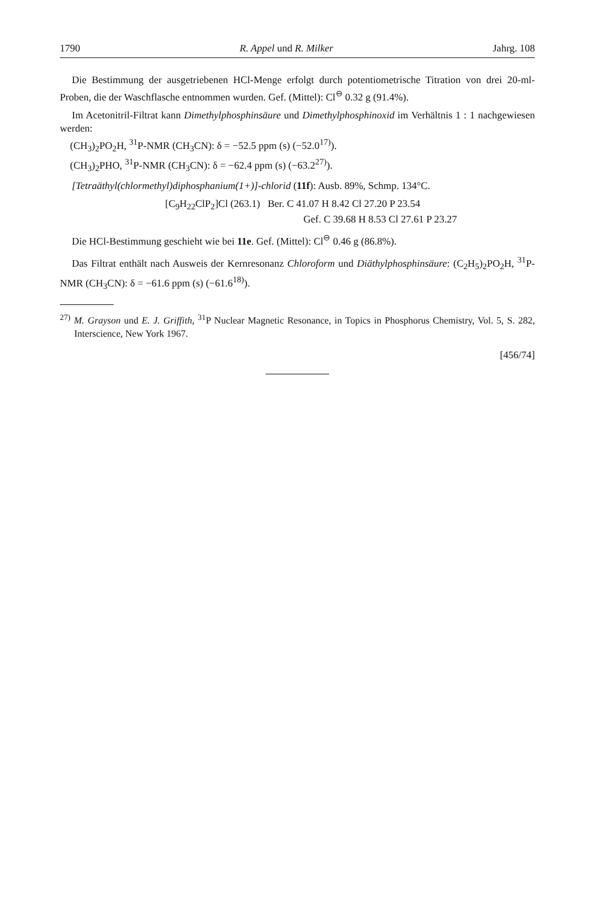1790 R. Appel und R. Milker Jahrg. 108
Die Bestimmung der ausgetriebenen HCl-Menge erfolgt durch potentiometrische Titration von drei 20-ml-Proben, die der Waschflasche entnommen wurden. Gef. (Mittel): Cl<sup>⊖</sup> 0.32 g (91.4%).
Im Acetonitril-Filtrat kann Dimethylphosphinsäure und Dimethylphosphinoxid im Verhältnis 1 : 1 nachgewiesen werden:
(CH<sub>3</sub>)<sub>2</sub>PO<sub>2</sub>H, <sup>31</sup>P-NMR (CH<sub>3</sub>CN): δ = −52.5 ppm (s) (−52.0<sup>17)</sup>).
(CH<sub>3</sub>)<sub>2</sub>PHO, <sup>31</sup>P-NMR (CH<sub>3</sub>CN): δ = −62.4 ppm (s) (−63.2<sup>27)</sup>).
[Tetraäthyl(chlormethyl)diphosphanium(1+)]-chlorid (11f): Ausb. 89%, Schmp. 134°C.
[C<sub>9</sub>H<sub>22</sub>ClP<sub>2</sub>]Cl (263.1) Ber. C 41.07 H 8.42 Cl 27.20 P 23.54
Gef. C 39.68 H 8.53 Cl 27.61 P 23.27
Die HCl-Bestimmung geschieht wie bei 11e. Gef. (Mittel): Cl<sup>⊖</sup> 0.46 g (86.8%).
Das Filtrat enthält nach Ausweis der Kernresonanz Chloroform und Diäthylphosphinsäure: (C<sub>2</sub>H<sub>5</sub>)<sub>2</sub>PO<sub>2</sub>H, <sup>31</sup>P-NMR (CH<sub>3</sub>CN): δ = −61.6 ppm (s) (−61.6<sup>18)</sup>).
<sup>27)</sup> M. Grayson und E. J. Griffith, <sup>31</sup>P Nuclear Magnetic Resonance, in Topics in Phosphorus Chemistry, Vol. 5, S. 282, Interscience, New York 1967.
[456/74]